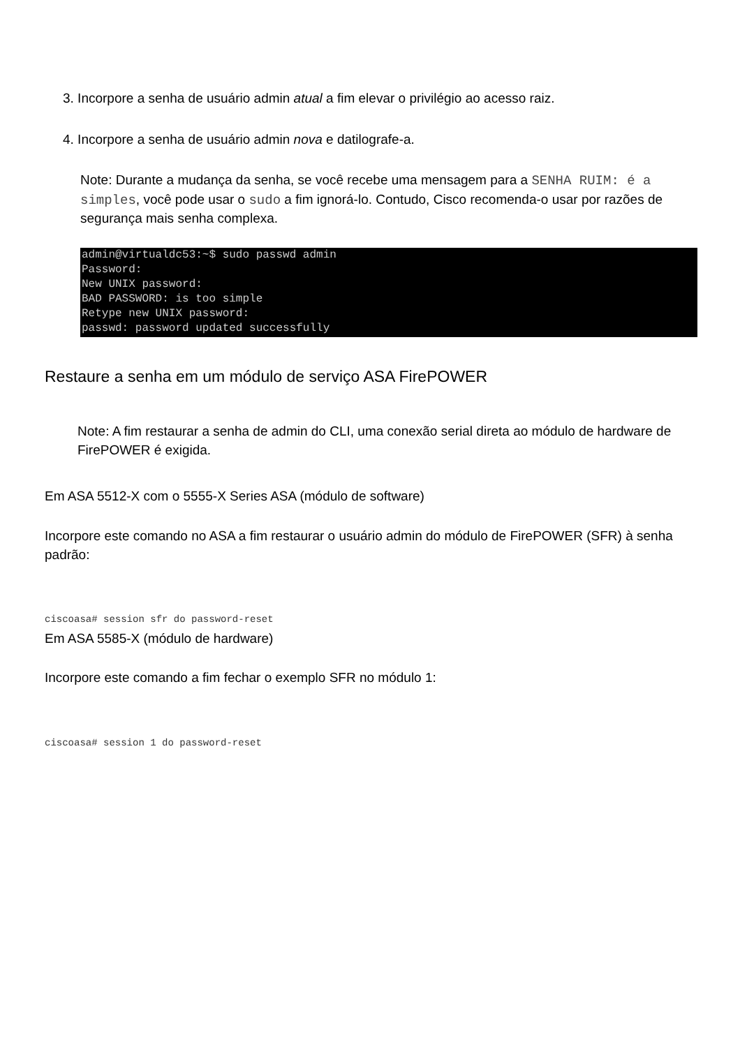3. Incorpore a senha de usuário admin atual a fim elevar o privilégio ao acesso raiz.
4. Incorpore a senha de usuário admin nova e datilografe-a.
Note: Durante a mudança da senha, se você recebe uma mensagem para a SENHA RUIM: é a simples, você pode usar o sudo a fim ignorá-lo. Contudo, Cisco recomenda-o usar por razões de segurança mais senha complexa.
admin@virtualdc53:~$ sudo passwd admin
Password:
New UNIX password:
BAD PASSWORD: is too simple
Retype new UNIX password:
passwd: password updated successfully
Restaure a senha em um módulo de serviço ASA FirePOWER
Note: A fim restaurar a senha de admin do CLI, uma conexão serial direta ao módulo de hardware de FirePOWER é exigida.
Em ASA 5512-X com o 5555-X Series ASA (módulo de software)
Incorpore este comando no ASA a fim restaurar o usuário admin do módulo de FirePOWER (SFR) à senha padrão:
ciscoasa# session sfr do password-reset
Em ASA 5585-X (módulo de hardware)
Incorpore este comando a fim fechar o exemplo SFR no módulo 1:
ciscoasa# session 1 do password-reset